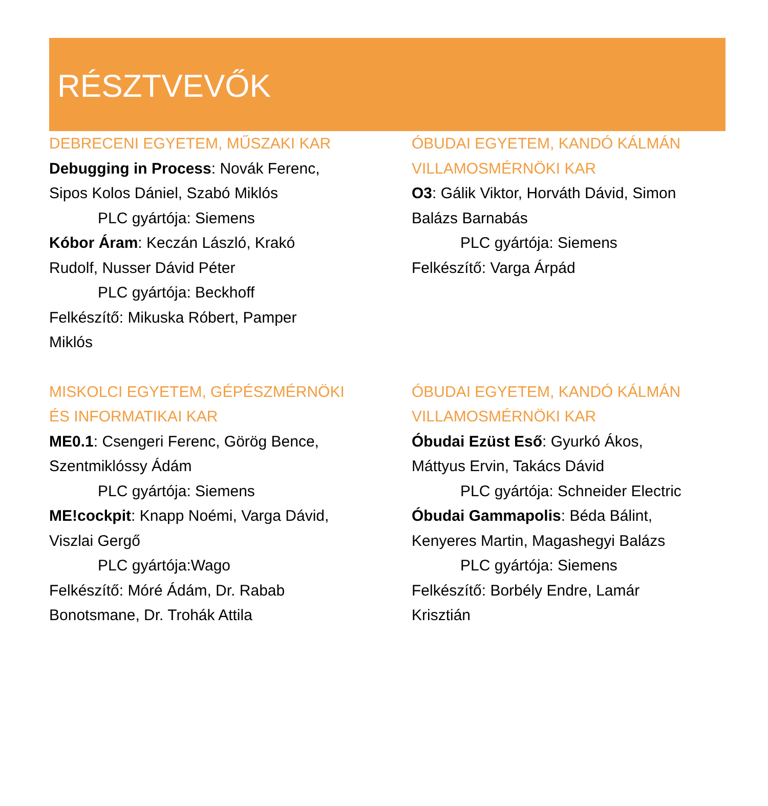RÉSZTVEVŐK
DEBRECENI EGYETEM, MŰSZAKI KAR
Debugging in Process: Novák Ferenc,
Sipos Kolos Dániel, Szabó Miklós
PLC gyártója: Siemens
Kóbor Áram: Keczán László, Krakó
Rudolf, Nusser Dávid Péter
PLC gyártója: Beckhoff
Felkészítő: Mikuska Róbert, Pamper
Miklós
ÓBUDAI EGYETEM, KANDÓ KÁLMÁN
VILLAMOSMÉRNÖKI KAR
O3: Gálik Viktor, Horváth Dávid, Simon
Balázs Barnabás
PLC gyártója: Siemens
Felkészítő: Varga Árpád
MISKOLCI EGYETEM, GÉPÉSZMÉRNÖKI
ÉS INFORMATIKAI KAR
ME0.1: Csengeri Ferenc, Görög Bence,
Szentmiklóssy Ádám
PLC gyártója: Siemens
ME!cockpit: Knapp Noémi, Varga Dávid,
Viszlai Gergő
PLC gyártója:Wago
Felkészítő: Móré Ádám, Dr. Rabab
Bonotsmane, Dr. Trohák Attila
ÓBUDAI EGYETEM, KANDÓ KÁLMÁN
VILLAMOSMÉRNÖKI KAR
Óbudai Ezüst Eső: Gyurkó Ákos,
Máttyus Ervin, Takács Dávid
PLC gyártója: Schneider Electric
Óbudai Gammapolis: Béda Bálint,
Kenyeres Martin, Magashegyi Balázs
PLC gyártója: Siemens
Felkészítő: Borbély Endre, Lamár
Krisztián